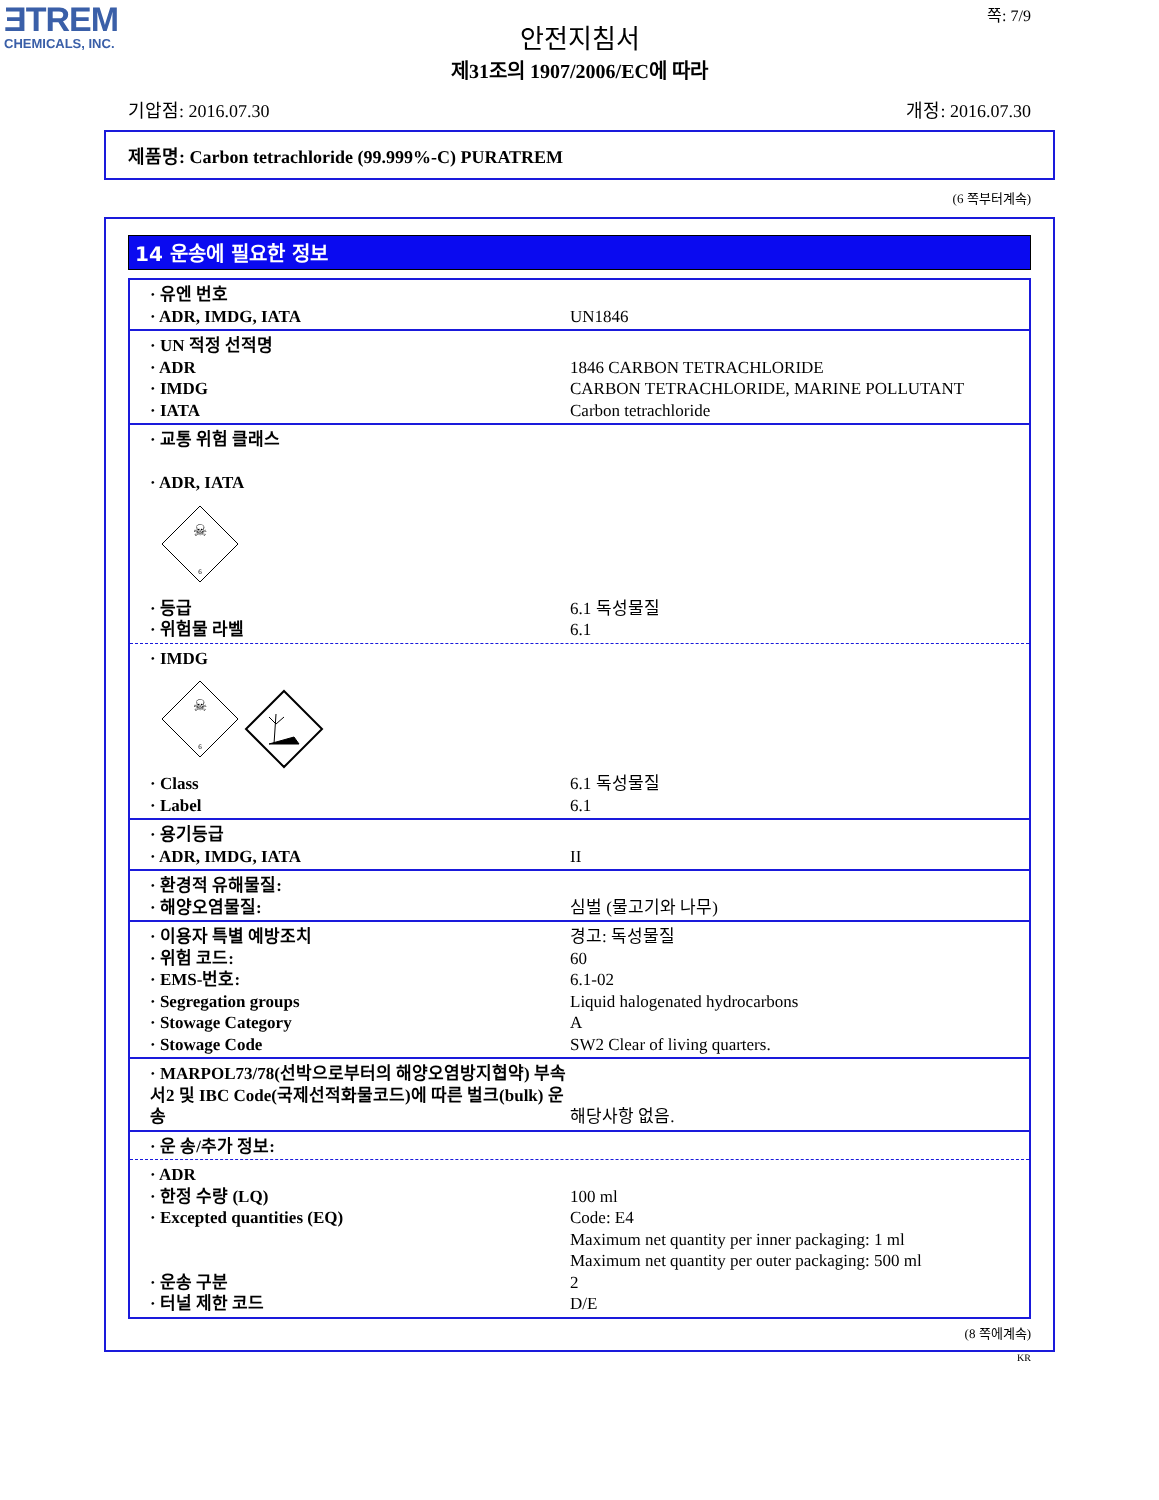ƎTREM
CHEMICALS, INC.
쪽: 7/9
안전지침서
제31조의 1907/2006/EC에 따라
기압점: 2016.07.30 개정: 2016.07.30
제품명: Carbon tetrachloride (99.999%-C) PURATREM
(6 쪽부터계속)
14 운송에 필요한 정보
| · 유엔 번호 | |
| · ADR, IMDG, IATA | UN1846 |
| · UN 적정 선적명 | |
| · ADR | 1846 CARBON TETRACHLORIDE |
| · IMDG | CARBON TETRACHLORIDE, MARINE POLLUTANT |
| · IATA | Carbon tetrachloride |
| · 교통 위험 클래스 · ADR, IATA | |
☠
6
| · 등급 | 6.1 독성물질 |
| · 위험물 라벨 | 6.1 |
| · IMDG | |
☠
6
| · Class | 6.1 독성물질 |
| · Label | 6.1 |
| · 용기등급 | |
| · ADR, IMDG, IATA | II |
| · 환경적 유해물질: | |
| · 해양오염물질: | 심벌 (물고기와 나무) |
| · 이용자 특별 예방조치 | 경고: 독성물질 |
| · 위험 코드: | 60 |
| · EMS-번호: | 6.1-02 |
| · Segregation groups | Liquid halogenated hydrocarbons |
| · Stowage Category | A |
| · Stowage Code | SW2 Clear of living quarters. |
| · MARPOL73/78(선박으로부터의 해양오염방지협약) 부속서2 및 IBC Code(국제선적화물코드)에 따른 벌크(bulk) 운송 | 해당사항 없음. |
| · 운 송/추가 정보: | |
| · ADR | |
| · 한정 수량 (LQ) | 100 ml |
| · Excepted quantities (EQ) | Code: E4 Maximum net quantity per inner packaging: 1 ml Maximum net quantity per outer packaging: 500 ml |
| · 운송 구분 | 2 |
| · 터널 제한 코드 | D/E |
(8 쪽에계속)
KR